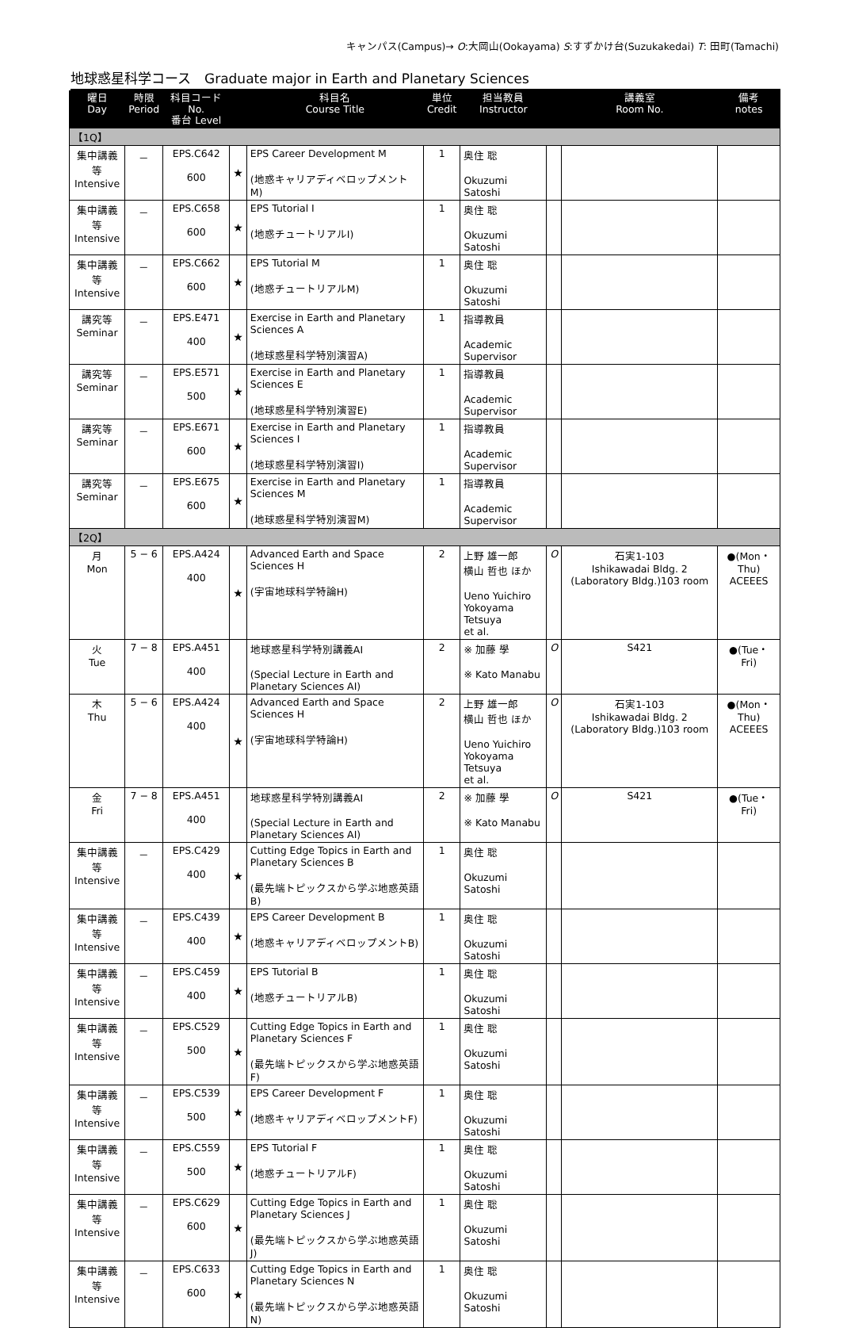キャンパス(Campus)→ O:大岡山(Ookayama) S:すずかけ台(Suzukakedai) T: 田町(Tamachi)
地球惑星科学コース　Graduate major in Earth and Planetary Sciences
| 曜日 Day | 時限 Period | 科目コード No. 番台 Level | | 科目名 Course Title | 単位 Credit | 担当教員 Instructor | | 講義室 Room No. | 備考 notes |
| --- | --- | --- | --- | --- | --- | --- | --- | --- | --- |
| 【1Q】 | | | | | | | | | |
| 集中講義等 Intensive | － | EPS.C642 600 | ★ | EPS Career Development M (地惑キャリアディベロップメントM) | 1 | 奥住 聡 Okuzumi Satoshi | | | |
| 集中講義等 Intensive | － | EPS.C658 600 | ★ | EPS Tutorial I (地惑チュートリアルI) | 1 | 奥住 聡 Okuzumi Satoshi | | | |
| 集中講義等 Intensive | － | EPS.C662 600 | ★ | EPS Tutorial M (地惑チュートリアルM) | 1 | 奥住 聡 Okuzumi Satoshi | | | |
| 講究等 Seminar | － | EPS.E471 400 | ★ | Exercise in Earth and Planetary Sciences A (地球惑星科学特別演習A) | 1 | 指導教員 Academic Supervisor | | | |
| 講究等 Seminar | － | EPS.E571 500 | ★ | Exercise in Earth and Planetary Sciences E (地球惑星科学特別演習E) | 1 | 指導教員 Academic Supervisor | | | |
| 講究等 Seminar | － | EPS.E671 600 | ★ | Exercise in Earth and Planetary Sciences I (地球惑星科学特別演習I) | 1 | 指導教員 Academic Supervisor | | | |
| 講究等 Seminar | － | EPS.E675 600 | ★ | Exercise in Earth and Planetary Sciences M (地球惑星科学特別演習M) | 1 | 指導教員 Academic Supervisor | | | |
| 【2Q】 | | | | | | | | | |
| 月 Mon | 5 − 6 | EPS.A424 400 | ★ | Advanced Earth and Space Sciences H (宇宙地球科学特論H) | 2 | 上野 雄一郎 横山 哲也 ほか Ueno Yuichiro Yokoyama Tetsuya et al. | O | 石実1-103 Ishikawadai Bldg. 2 (Laboratory Bldg.)103 room | ●(Mon・Thu) ACEEES |
| 火 Tue | 7 − 8 | EPS.A451 400 | | 地球惑星科学特別講義AI (Special Lecture in Earth and Planetary Sciences AI) | 2 | ※ 加藤 學 ※ Kato Manabu | O | S421 | ●(Tue・Fri) |
| 木 Thu | 5 − 6 | EPS.A424 400 | ★ | Advanced Earth and Space Sciences H (宇宙地球科学特論H) | 2 | 上野 雄一郎 横山 哲也 ほか Ueno Yuichiro Yokoyama Tetsuya et al. | O | 石実1-103 Ishikawadai Bldg. 2 (Laboratory Bldg.)103 room | ●(Mon・Thu) ACEEES |
| 金 Fri | 7 − 8 | EPS.A451 400 | | 地球惑星科学特別講義AI (Special Lecture in Earth and Planetary Sciences AI) | 2 | ※ 加藤 學 ※ Kato Manabu | O | S421 | ●(Tue・Fri) |
| 集中講義等 Intensive | － | EPS.C429 400 | ★ | Cutting Edge Topics in Earth and Planetary Sciences B (最先端トピックスから学ぶ地惑英語B) | 1 | 奥住 聡 Okuzumi Satoshi | | | |
| 集中講義等 Intensive | － | EPS.C439 400 | ★ | EPS Career Development B (地惑キャリアディベロップメントB) | 1 | 奥住 聡 Okuzumi Satoshi | | | |
| 集中講義等 Intensive | － | EPS.C459 400 | ★ | EPS Tutorial B (地惑チュートリアルB) | 1 | 奥住 聡 Okuzumi Satoshi | | | |
| 集中講義等 Intensive | － | EPS.C529 500 | ★ | Cutting Edge Topics in Earth and Planetary Sciences F (最先端トピックスから学ぶ地惑英語F) | 1 | 奥住 聡 Okuzumi Satoshi | | | |
| 集中講義等 Intensive | － | EPS.C539 500 | ★ | EPS Career Development F (地惑キャリアディベロップメントF) | 1 | 奥住 聡 Okuzumi Satoshi | | | |
| 集中講義等 Intensive | － | EPS.C559 500 | ★ | EPS Tutorial F (地惑チュートリアルF) | 1 | 奥住 聡 Okuzumi Satoshi | | | |
| 集中講義等 Intensive | － | EPS.C629 600 | ★ | Cutting Edge Topics in Earth and Planetary Sciences J (最先端トピックスから学ぶ地惑英語J) | 1 | 奥住 聡 Okuzumi Satoshi | | | |
| 集中講義等 Intensive | － | EPS.C633 600 | ★ | Cutting Edge Topics in Earth and Planetary Sciences N (最先端トピックスから学ぶ地惑英語N) | 1 | 奥住 聡 Okuzumi Satoshi | | | |